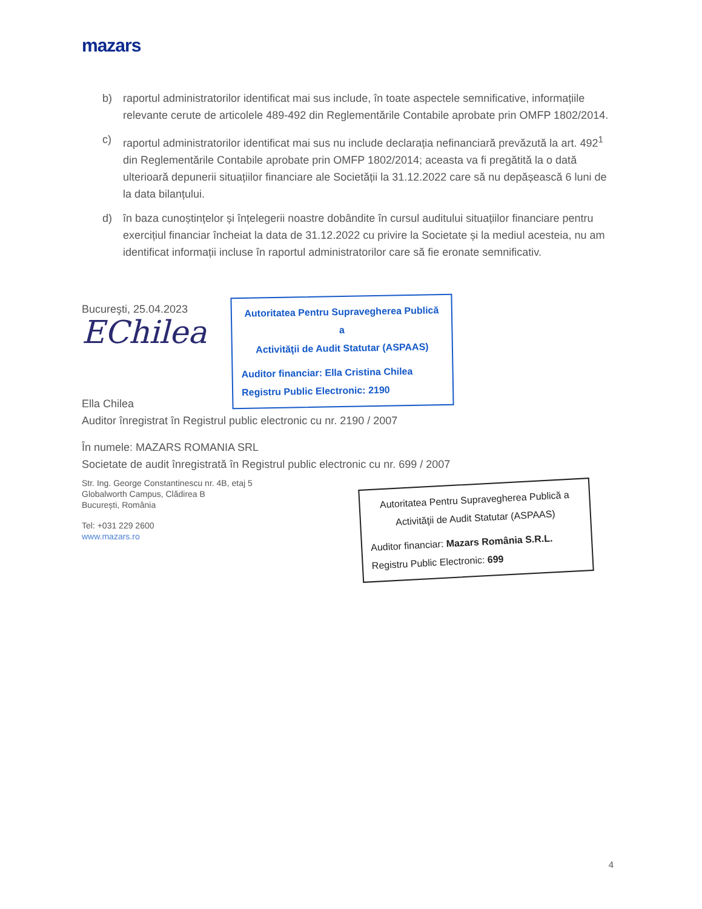mazars
b) raportul administratorilor identificat mai sus include, în toate aspectele semnificative, informațiile relevante cerute de articolele 489-492 din Reglementările Contabile aprobate prin OMFP 1802/2014.
c) raportul administratorilor identificat mai sus nu include declarația nefinanciară prevăzută la art. 492<sup>1</sup> din Reglementările Contabile aprobate prin OMFP 1802/2014; aceasta va fi pregătită la o dată ulterioară depunerii situațiilor financiare ale Societății la 31.12.2022 care să nu depășească 6 luni de la data bilanțului.
d) în baza cunoștințelor și înțelegerii noastre dobândite în cursul auditului situațiilor financiare pentru exercițiul financiar încheiat la data de 31.12.2022 cu privire la Societate și la mediul acesteia, nu am identificat informații incluse în raportul administratorilor care să fie eronate semnificativ.
Bucureşti, 25.04.2023
EChilea
Ella Chilea
Auditor înregistrat în Registrul public electronic cu nr. 2190 / 2007
În numele: MAZARS ROMANIA SRL
Societate de audit înregistrată în Registrul public electronic cu nr. 699 / 2007
Str. Ing. George Constantinescu nr. 4B, etaj 5
Globalworth Campus, Clădirea B
București, România
Tel: +031 229 2600
www.mazars.ro
Autoritatea Pentru Supravegherea Publică a
Activităţii de Audit Statutar (ASPAAS)
Auditor financiar: Ella Cristina Chilea
Registru Public Electronic: 2190
Autoritatea Pentru Supravegherea Publică a
Activităţii de Audit Statutar (ASPAAS)
Auditor financiar: Mazars România S.R.L.
Registru Public Electronic: 699
4